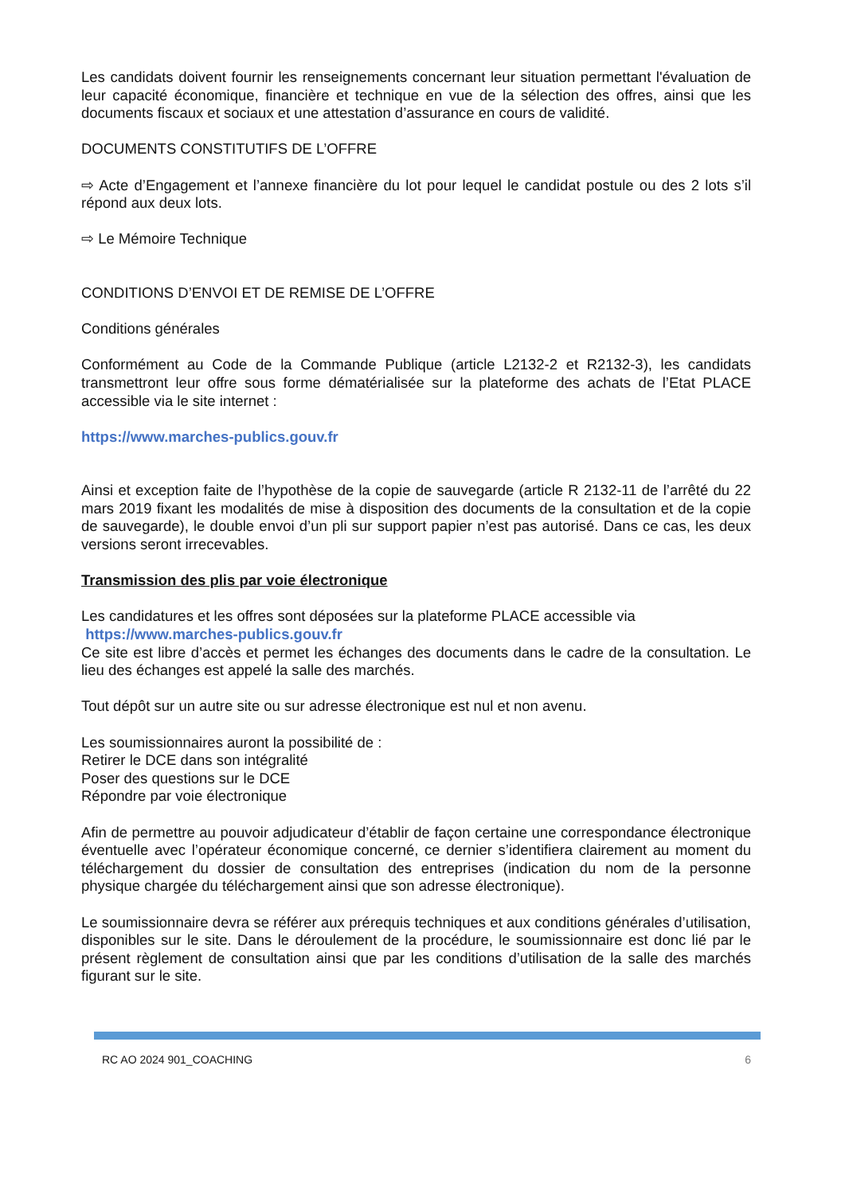Les candidats doivent fournir les renseignements concernant leur situation permettant l'évaluation de leur capacité économique, financière et technique en vue de la sélection des offres, ainsi que les documents fiscaux et sociaux et une attestation d’assurance en cours de validité.
DOCUMENTS CONSTITUTIFS DE L’OFFRE
⇨ Acte d’Engagement et l’annexe financière du lot pour lequel le candidat postule ou des 2 lots s’il répond aux deux lots.
⇨ Le Mémoire Technique
CONDITIONS D’ENVOI ET DE REMISE DE L’OFFRE
Conditions générales
Conformément au Code de la Commande Publique (article L2132-2 et R2132-3), les candidats transmettront leur offre sous forme dématérialisée sur la plateforme des achats de l’Etat PLACE accessible via le site internet :
https://www.marches-publics.gouv.fr
Ainsi et exception faite de l’hypothèse de la copie de sauvegarde (article R 2132-11 de l’arrêté du 22 mars 2019 fixant les modalités de mise à disposition des documents de la consultation et de la copie de sauvegarde), le double envoi d’un pli sur support papier n’est pas autorisé. Dans ce cas, les deux versions seront irrecevables.
Transmission des plis par voie électronique
Les candidatures et les offres sont déposées sur la plateforme PLACE accessible via
https://www.marches-publics.gouv.fr
Ce site est libre d’accès et permet les échanges des documents dans le cadre de la consultation. Le lieu des échanges est appelé la salle des marchés.
Tout dépôt sur un autre site ou sur adresse électronique est nul et non avenu.
Les soumissionnaires auront la possibilité de :
Retirer le DCE dans son intégralité
Poser des questions sur le DCE
Répondre par voie électronique
Afin de permettre au pouvoir adjudicateur d’établir de façon certaine une correspondance électronique éventuelle avec l’opérateur économique concerné, ce dernier s’identifiera clairement au moment du téléchargement du dossier de consultation des entreprises (indication du nom de la personne physique chargée du téléchargement ainsi que son adresse électronique).
Le soumissionnaire devra se référer aux prérequis techniques et aux conditions générales d’utilisation, disponibles sur le site. Dans le déroulement de la procédure, le soumissionnaire est donc lié par le présent règlement de consultation ainsi que par les conditions d’utilisation de la salle des marchés figurant sur le site.
RC AO 2024 901_COACHING 6